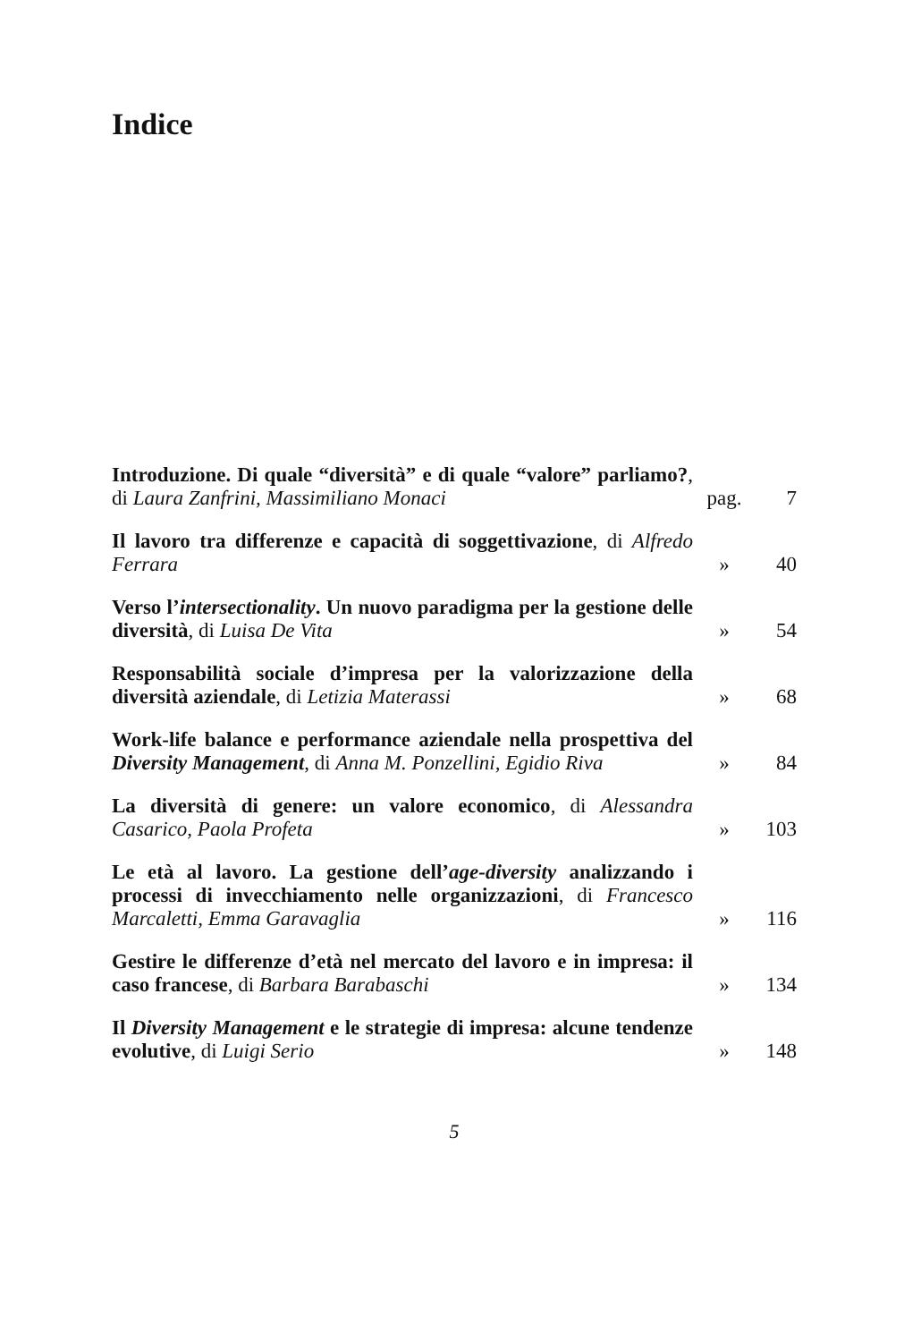Indice
| Introduzione. Di quale “diversità” e di quale “valore” parliamo? , di Laura Zanfrini, Massimiliano Monaci | pag. | 7 |
| Il lavoro tra differenze e capacità di soggettivazione , di Alfredo Ferrara | » | 40 |
| Verso l’ intersectionality . Un nuovo paradigma per la gestione delle diversità , di Luisa De Vita | » | 54 |
| Responsabilità sociale d’impresa per la valorizzazione della diversità aziendale , di Letizia Materassi | » | 68 |
| Work-life balance e performance aziendale nella prospettiva del Diversity Management , di Anna M. Ponzellini, Egidio Riva | » | 84 |
| La diversità di genere: un valore economico , di Alessandra Casarico, Paola Profeta | » | 103 |
| Le età al lavoro. La gestione dell’ age-diversity analizzando i processi di invecchiamento nelle organizzazioni , di Francesco Marcaletti, Emma Garavaglia | » | 116 |
| Gestire le differenze d’età nel mercato del lavoro e in impresa: il caso francese , di Barbara Barabaschi | » | 134 |
| Il Diversity Management e le strategie di impresa: alcune tendenze evolutive , di Luigi Serio | » | 148 |
5